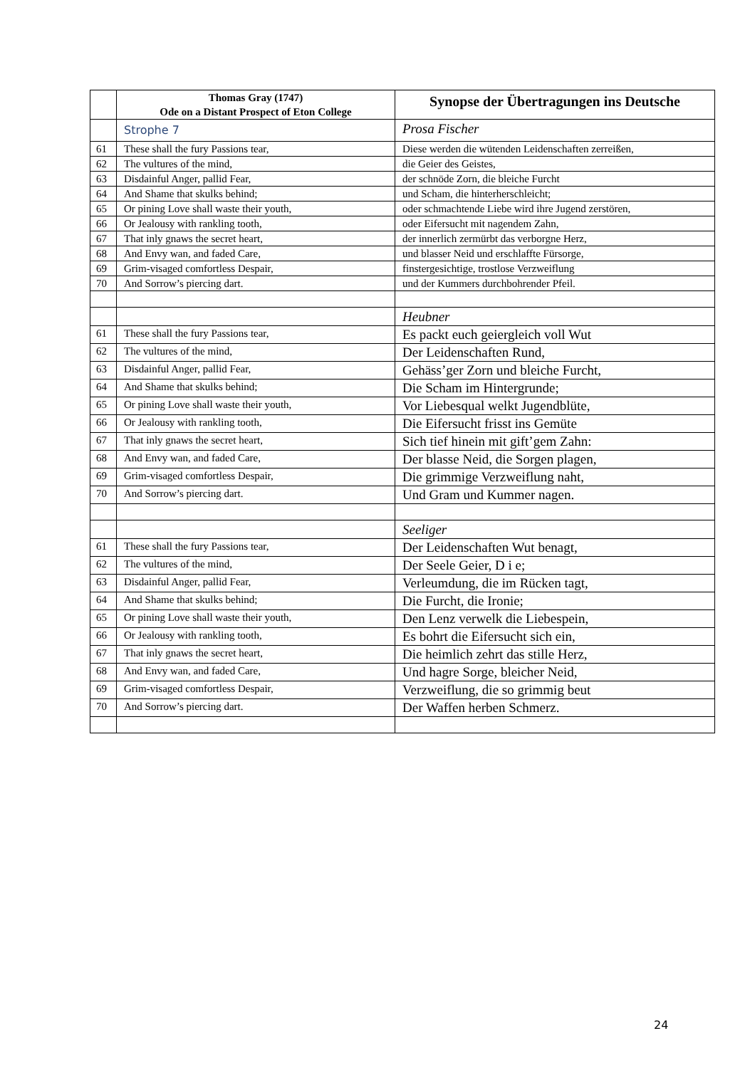| | Thomas Gray (1747) Ode on a Distant Prospect of Eton College | Synopse der Übertragungen ins Deutsche |
| --- | --- | --- |
| | Strophe 7 | Prosa Fischer |
| 61 | These shall the fury Passions tear, | Diese werden die wütenden Leidenschaften zerreißen, |
| 62 | The vultures of the mind, | die Geier des Geistes, |
| 63 | Disdainful Anger, pallid Fear, | der schnöde Zorn, die bleiche Furcht |
| 64 | And Shame that skulks behind; | und Scham, die hinterherschleicht; |
| 65 | Or pining Love shall waste their youth, | oder schmachtende Liebe wird ihre Jugend zerstören, |
| 66 | Or Jealousy with rankling tooth, | oder Eifersucht mit nagendem Zahn, |
| 67 | That inly gnaws the secret heart, | der innerlich zermürbt das verborgne Herz, |
| 68 | And Envy wan, and faded Care, | und blasser Neid und erschlaffte Fürsorge, |
| 69 | Grim-visaged comfortless Despair, | finstergesichtige, trostlose Verzweiflung |
| 70 | And Sorrow’s piercing dart. | und der Kummers durchbohrender Pfeil. |
| | | Heubner |
| 61 | These shall the fury Passions tear, | Es packt euch geiergleich voll Wut |
| 62 | The vultures of the mind, | Der Leidenschaften Rund, |
| 63 | Disdainful Anger, pallid Fear, | Gehäss’ger Zorn und bleiche Furcht, |
| 64 | And Shame that skulks behind; | Die Scham im Hintergrunde; |
| 65 | Or pining Love shall waste their youth, | Vor Liebesqual welkt Jugendblüte, |
| 66 | Or Jealousy with rankling tooth, | Die Eifersucht frisst ins Gemüte |
| 67 | That inly gnaws the secret heart, | Sich tief hinein mit gift’gem Zahn: |
| 68 | And Envy wan, and faded Care, | Der blasse Neid, die Sorgen plagen, |
| 69 | Grim-visaged comfortless Despair, | Die grimmige Verzweiflung naht, |
| 70 | And Sorrow’s piercing dart. | Und Gram und Kummer nagen. |
| | | Seeliger |
| 61 | These shall the fury Passions tear, | Der Leidenschaften Wut benagt, |
| 62 | The vultures of the mind, | Der Seele Geier, D i e; |
| 63 | Disdainful Anger, pallid Fear, | Verleumdung, die im Rücken tagt, |
| 64 | And Shame that skulks behind; | Die Furcht, die Ironie; |
| 65 | Or pining Love shall waste their youth, | Den Lenz verwelk die Liebespein, |
| 66 | Or Jealousy with rankling tooth, | Es bohrt die Eifersucht sich ein, |
| 67 | That inly gnaws the secret heart, | Die heimlich zehrt das stille Herz, |
| 68 | And Envy wan, and faded Care, | Und hagre Sorge, bleicher Neid, |
| 69 | Grim-visaged comfortless Despair, | Verzweiflung, die so grimmig beut |
| 70 | And Sorrow’s piercing dart. | Der Waffen herben Schmerz. |
24